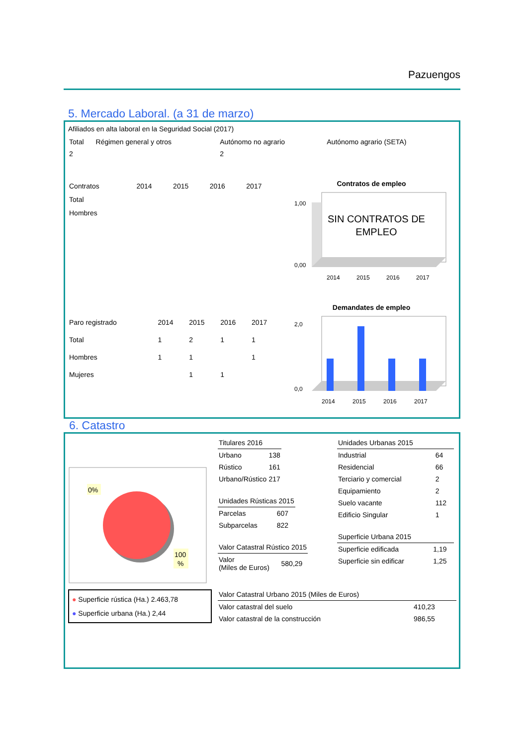Pazuengos
5. Mercado Laboral. (a 31 de marzo)
Afiliados en alta laboral en la Seguridad Social (2017)
| Total | Régimen general y otros | Autónomo no agrario | Autónomo agrario (SETA) |
| --- | --- | --- | --- |
| 2 | | 2 | |
| Contratos | 2014 | 2015 | 2016 | 2017 |
| --- | --- | --- | --- | --- |
| Total | | | | |
| Hombres | | | | |
Contratos de empleo
SIN CONTRATOS DE
EMPLEO
1,00
0,00
2014
2015
2016
2017
| Paro registrado | 2014 | 2015 | 2016 | 2017 |
| --- | --- | --- | --- | --- |
| Total | 1 | 2 | 1 | 1 |
| Hombres | 1 | 1 | | 1 |
| Mujeres | | 1 | 1 | |
Demandates de empleo
2,0
0,0
2014
2015
2016
2017
6. Catastro
0%
100
%
● Superficie rústica (Ha.) 2.463,78
● Superficie urbana (Ha.) 2,44
| Titulares 2016 | |
| --- | --- |
| Urbano | 138 |
| Rústico | 161 |
| Urbano/Rústico | 217 |
| Unidades Rústicas 2015 | |
| --- | --- |
| Parcelas | 607 |
| Subparcelas | 822 |
| Valor Catastral Rústico 2015 | |
| --- | --- |
| Valor (Miles de Euros) | 580,29 |
| Valor Catastral Urbano 2015 (Miles de Euros) | |
| --- | --- |
| Valor catastral del suelo | 410,23 |
| Valor catastral de la construcción | 986,55 |
| Unidades Urbanas 2015 | |
| --- | --- |
| Industrial | 64 |
| Residencial | 66 |
| Terciario y comercial | 2 |
| Equipamiento | 2 |
| Suelo vacante | 112 |
| Edificio Singular | 1 |
| Superficie Urbana 2015 | |
| --- | --- |
| Superficie edificada | 1,19 |
| Superficie sin edificar | 1,25 |